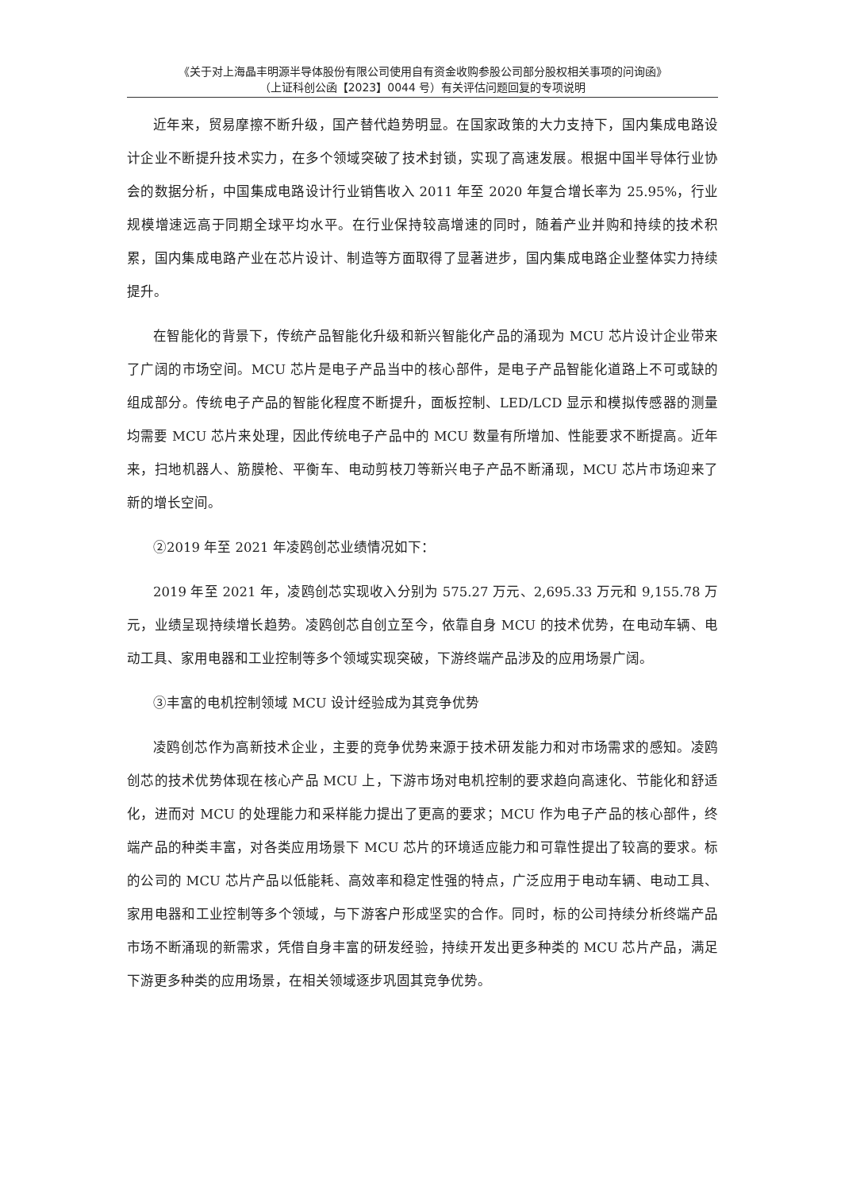《关于对上海晶丰明源半导体股份有限公司使用自有资金收购参股公司部分股权相关事项的问询函》
（上证科创公函【2023】0044 号）有关评估问题回复的专项说明
近年来，贸易摩擦不断升级，国产替代趋势明显。在国家政策的大力支持下，国内集成电路设计企业不断提升技术实力，在多个领域突破了技术封锁，实现了高速发展。根据中国半导体行业协会的数据分析，中国集成电路设计行业销售收入 2011 年至 2020 年复合增长率为 25.95%，行业规模增速远高于同期全球平均水平。在行业保持较高增速的同时，随着产业并购和持续的技术积累，国内集成电路产业在芯片设计、制造等方面取得了显著进步，国内集成电路企业整体实力持续提升。
在智能化的背景下，传统产品智能化升级和新兴智能化产品的涌现为 MCU 芯片设计企业带来了广阔的市场空间。MCU 芯片是电子产品当中的核心部件，是电子产品智能化道路上不可或缺的组成部分。传统电子产品的智能化程度不断提升，面板控制、LED/LCD 显示和模拟传感器的测量均需要 MCU 芯片来处理，因此传统电子产品中的 MCU 数量有所增加、性能要求不断提高。近年来，扫地机器人、筋膜枪、平衡车、电动剪枝刀等新兴电子产品不断涌现，MCU 芯片市场迎来了新的增长空间。
②2019 年至 2021 年凌鸥创芯业绩情况如下：
2019 年至 2021 年，凌鸥创芯实现收入分别为 575.27 万元、2,695.33 万元和 9,155.78 万元，业绩呈现持续增长趋势。凌鸥创芯自创立至今，依靠自身 MCU 的技术优势，在电动车辆、电动工具、家用电器和工业控制等多个领域实现突破，下游终端产品涉及的应用场景广阔。
③丰富的电机控制领域 MCU 设计经验成为其竞争优势
凌鸥创芯作为高新技术企业，主要的竞争优势来源于技术研发能力和对市场需求的感知。凌鸥创芯的技术优势体现在核心产品 MCU 上，下游市场对电机控制的要求趋向高速化、节能化和舒适化，进而对 MCU 的处理能力和采样能力提出了更高的要求；MCU 作为电子产品的核心部件，终端产品的种类丰富，对各类应用场景下 MCU 芯片的环境适应能力和可靠性提出了较高的要求。标的公司的 MCU 芯片产品以低能耗、高效率和稳定性强的特点，广泛应用于电动车辆、电动工具、家用电器和工业控制等多个领域，与下游客户形成坚实的合作。同时，标的公司持续分析终端产品市场不断涌现的新需求，凭借自身丰富的研发经验，持续开发出更多种类的 MCU 芯片产品，满足下游更多种类的应用场景，在相关领域逐步巩固其竞争优势。